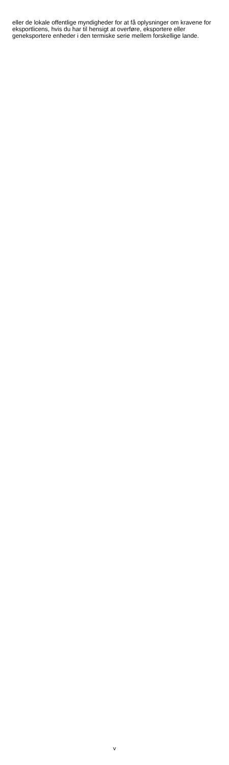eller de lokale offentlige myndigheder for at få oplysninger om kravene for eksportlicens, hvis du har til hensigt at overføre, eksportere eller geneksportere enheder i den termiske serie mellem forskellige lande.
v